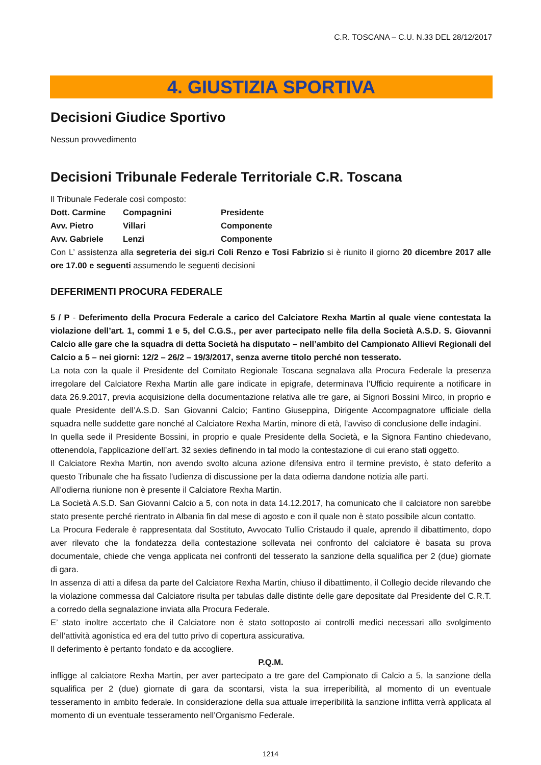C.R. TOSCANA – C.U. N.33 DEL 28/12/2017
4. GIUSTIZIA SPORTIVA
Decisioni Giudice Sportivo
Nessun provvedimento
Decisioni Tribunale Federale Territoriale C.R. Toscana
Il Tribunale Federale così composto:
| Dott. Carmine | Compagnini | Presidente |
| Avv. Pietro | Villari | Componente |
| Avv. Gabriele | Lenzi | Componente |
Con L’ assistenza alla segreteria dei sig.ri Coli Renzo e Tosi Fabrizio si è riunito il giorno 20 dicembre 2017 alle ore 17.00 e seguenti assumendo le seguenti decisioni
DEFERIMENTI PROCURA FEDERALE
5 / P - Deferimento della Procura Federale a carico del Calciatore Rexha Martin al quale viene contestata la violazione dell’art. 1, commi 1 e 5, del C.G.S., per aver partecipato nelle fila della Società A.S.D. S. Giovanni Calcio alle gare che la squadra di detta Società ha disputato – nell’ambito del Campionato Allievi Regionali del Calcio a 5 – nei giorni: 12/2 – 26/2 – 19/3/2017, senza averne titolo perché non tesserato.
La nota con la quale il Presidente del Comitato Regionale Toscana segnalava alla Procura Federale la presenza irregolare del Calciatore Rexha Martin alle gare indicate in epigrafe, determinava l’Ufficio requirente a notificare in data 26.9.2017, previa acquisizione della documentazione relativa alle tre gare, ai Signori Bossini Mirco, in proprio e quale Presidente dell’A.S.D. San Giovanni Calcio; Fantino Giuseppina, Dirigente Accompagnatore ufficiale della squadra nelle suddette gare nonché al Calciatore Rexha Martin, minore di età, l’avviso di conclusione delle indagini.
In quella sede il Presidente Bossini, in proprio e quale Presidente della Società, e la Signora Fantino chiedevano, ottenendola, l’applicazione dell’art. 32 sexies definendo in tal modo la contestazione di cui erano stati oggetto.
Il Calciatore Rexha Martin, non avendo svolto alcuna azione difensiva entro il termine previsto, è stato deferito a questo Tribunale che ha fissato l’udienza di discussione per la data odierna dandone notizia alle parti.
All’odierna riunione non è presente il Calciatore Rexha Martin.
La Società A.S.D. San Giovanni Calcio a 5, con nota in data 14.12.2017, ha comunicato che il calciatore non sarebbe stato presente perché rientrato in Albania fin dal mese di agosto e con il quale non è stato possibile alcun contatto.
La Procura Federale è rappresentata dal Sostituto, Avvocato Tullio Cristaudo il quale, aprendo il dibattimento, dopo aver rilevato che la fondatezza della contestazione sollevata nei confronto del calciatore è basata su prova documentale, chiede che venga applicata nei confronti del tesserato la sanzione della squalifica per 2 (due) giornate di gara.
In assenza di atti a difesa da parte del Calciatore Rexha Martin, chiuso il dibattimento, il Collegio decide rilevando che la violazione commessa dal Calciatore risulta per tabulas dalle distinte delle gare depositate dal Presidente del C.R.T. a corredo della segnalazione inviata alla Procura Federale.
E’ stato inoltre accertato che il Calciatore non è stato sottoposto ai controlli medici necessari allo svolgimento dell’attività agonistica ed era del tutto privo di copertura assicurativa.
Il deferimento è pertanto fondato e da accogliere.
P.Q.M.
infligge al calciatore Rexha Martin, per aver partecipato a tre gare del Campionato di Calcio a 5, la sanzione della squalifica per 2 (due) giornate di gara da scontarsi, vista la sua irreperibilità, al momento di un eventuale tesseramento in ambito federale. In considerazione della sua attuale irreperibilità la sanzione inflitta verrà applicata al momento di un eventuale tesseramento nell’Organismo Federale.
1214